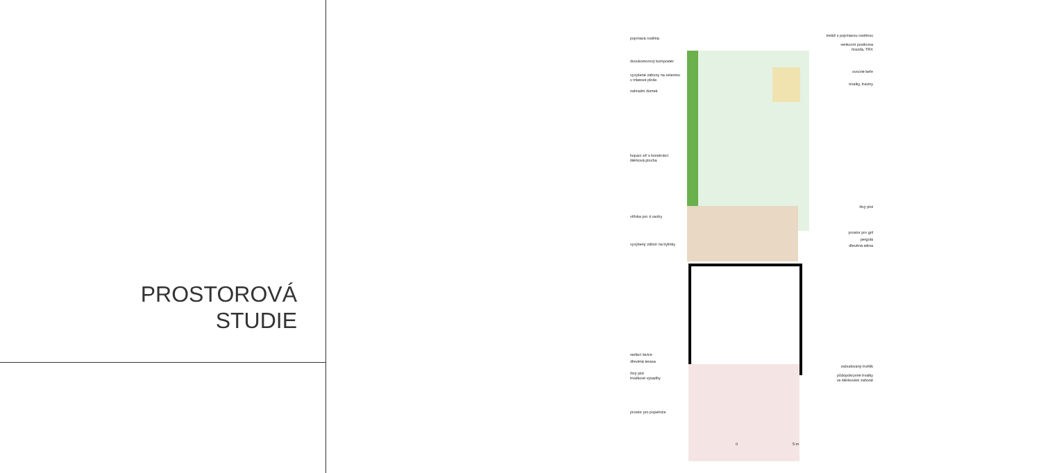PROSTOROVÁ
STUDIE
popínavá rostlina
dvoukomorový kompostér
vyvýšené záhony na zeleninu
v mlatové ploše
zahradní domek
hopací síť s konstrukcí
štěrková plocha
vířivka pro 4 osoby
vyvýšený záhon na bylinky
sedací lavice
dřevěná terasa
živý plot
trvalkové výsadby
prostor pro popelnice
treláž s popínavou rostlinou
venkovní posilovna
hrazda, TRX
ovocné keře
trvalky, traviny
živý plot
prostor pro gril
pergola
dřevěná stěna
zabudovaný truhlík
půdopokryvné trvalky
ve štěrkovém zahoně
0 5 m